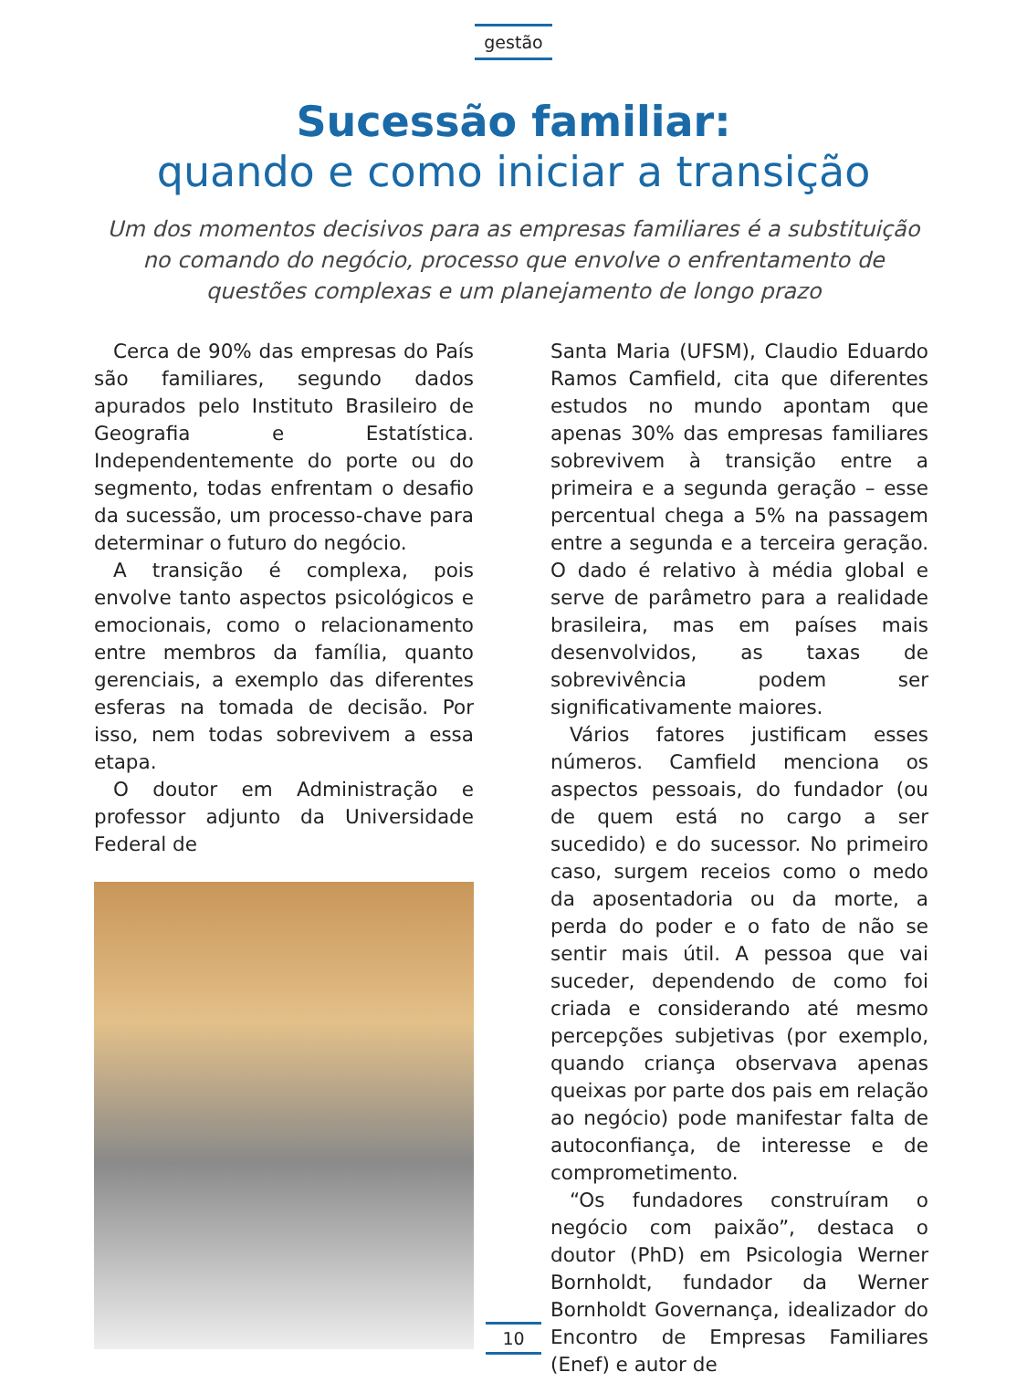gestão
Sucessão familiar:
quando e como iniciar a transição
Um dos momentos decisivos para as empresas familiares é a substituição no comando do negócio, processo que envolve o enfrentamento de questões complexas e um planejamento de longo prazo
Cerca de 90% das empresas do País são familiares, segundo dados apurados pelo Instituto Brasileiro de Geografia e Estatística. Independentemente do porte ou do segmento, todas enfrentam o desafio da sucessão, um processo-chave para determinar o futuro do negócio.
A transição é complexa, pois envolve tanto aspectos psicológicos e emocionais, como o relacionamento entre membros da família, quanto gerenciais, a exemplo das diferentes esferas na tomada de decisão. Por isso, nem todas sobrevivem a essa etapa.
O doutor em Administração e professor adjunto da Universidade Federal de
Santa Maria (UFSM), Claudio Eduardo Ramos Camfield, cita que diferentes estudos no mundo apontam que apenas 30% das empresas familiares sobrevivem à transição entre a primeira e a segunda geração – esse percentual chega a 5% na passagem entre a segunda e a terceira geração. O dado é relativo à média global e serve de parâmetro para a realidade brasileira, mas em países mais desenvolvidos, as taxas de sobrevivência podem ser significativamente maiores.
Vários fatores justificam esses números. Camfield menciona os aspectos pessoais, do fundador (ou de quem está no cargo a ser sucedido) e do sucessor. No primeiro caso, surgem receios como o medo da aposentadoria ou da morte, a perda do poder e o fato de não se sentir mais útil. A pessoa que vai suceder, dependendo de como foi criada e considerando até mesmo percepções subjetivas (por exemplo, quando criança observava apenas queixas por parte dos pais em relação ao negócio) pode manifestar falta de autoconfiança, de interesse e de comprometimento.
“Os fundadores construíram o negócio com paixão”, destaca o doutor (PhD) em Psicologia Werner Bornholdt, fundador da Werner Bornholdt Governança, idealizador do Encontro de Empresas Familiares (Enef) e autor de
10